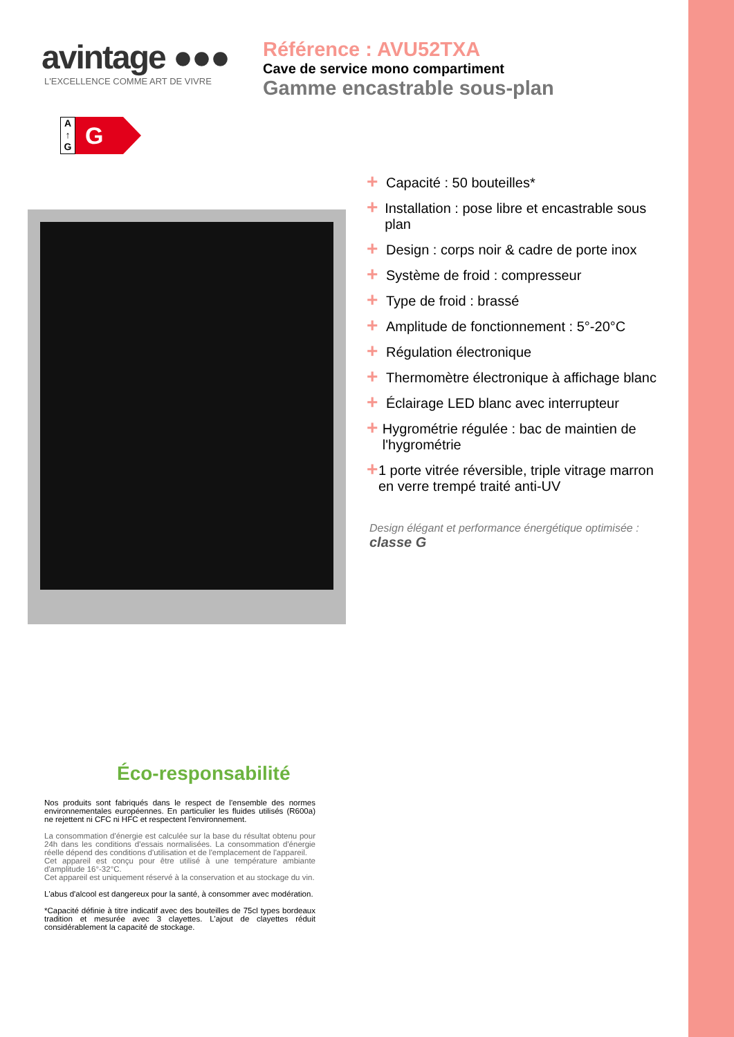avintage ●●●
L'EXCELLENCE COMME ART DE VIVRE
Référence : AVU52TXA
Cave de service mono compartiment
Gamme encastrable sous-plan
A
↑
G
G
+ Capacité : 50 bouteilles*
+ Installation : pose libre et encastrable sous plan
+ Design : corps noir & cadre de porte inox
+ Système de froid : compresseur
+ Type de froid : brassé
+ Amplitude de fonctionnement : 5°-20°C
+ Régulation électronique
+ Thermomètre électronique à affichage blanc
+ Éclairage LED blanc avec interrupteur
+ Hygrométrie régulée : bac de maintien de l'hygrométrie
+ 1 porte vitrée réversible, triple vitrage marron en verre trempé traité anti-UV
Design élégant et performance énergétique optimisée :
classe G
Éco-responsabilité
Nos produits sont fabriqués dans le respect de l'ensemble des normes environnementales européennes. En particulier les fluides utilisés (R600a) ne rejettent ni CFC ni HFC et respectent l'environnement.
La consommation d'énergie est calculée sur la base du résultat obtenu pour 24h dans les conditions d'essais normalisées. La consommation d'énergie réelle dépend des conditions d'utilisation et de l'emplacement de l'appareil.
Cet appareil est conçu pour être utilisé à une température ambiante d'amplitude 16°-32°C.
Cet appareil est uniquement réservé à la conservation et au stockage du vin.
L'abus d'alcool est dangereux pour la santé, à consommer avec modération.
*Capacité définie à titre indicatif avec des bouteilles de 75cl types bordeaux tradition et mesurée avec 3 clayettes. L'ajout de clayettes réduit considérablement la capacité de stockage.